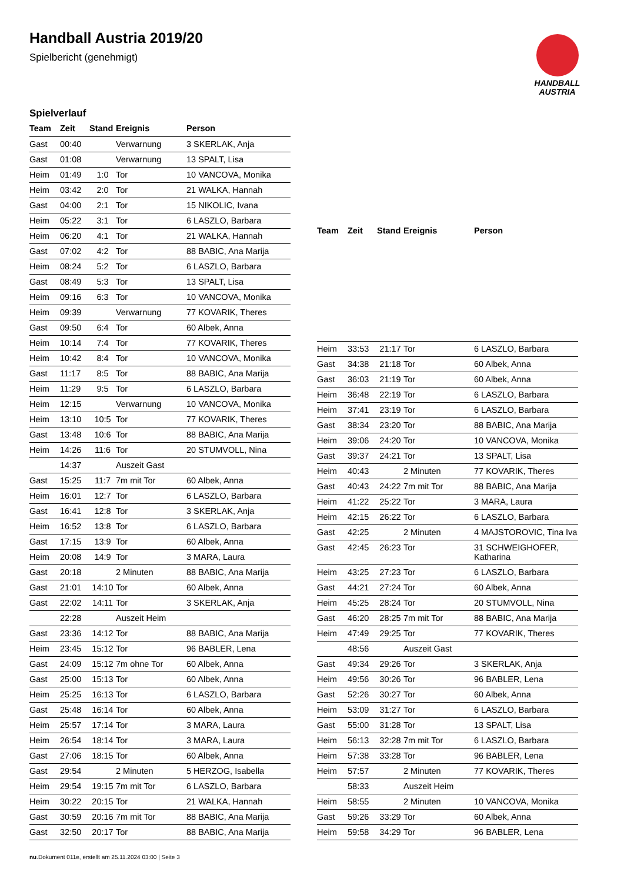Handball Austria 2019/20
Spielbericht (genehmigt)
HANDBALL
AUSTRIA
Spielverlauf
| Team | Zeit | Stand | Ereignis | Person |
| --- | --- | --- | --- | --- |
| Gast | 00:40 | | Verwarnung | 3 SKERLAK, Anja |
| Gast | 01:08 | | Verwarnung | 13 SPALT, Lisa |
| Heim | 01:49 | 1:0 | Tor | 10 VANCOVA, Monika |
| Heim | 03:42 | 2:0 | Tor | 21 WALKA, Hannah |
| Gast | 04:00 | 2:1 | Tor | 15 NIKOLIC, Ivana |
| Heim | 05:22 | 3:1 | Tor | 6 LASZLO, Barbara |
| Heim | 06:20 | 4:1 | Tor | 21 WALKA, Hannah |
| Gast | 07:02 | 4:2 | Tor | 88 BABIC, Ana Marija |
| Heim | 08:24 | 5:2 | Tor | 6 LASZLO, Barbara |
| Gast | 08:49 | 5:3 | Tor | 13 SPALT, Lisa |
| Heim | 09:16 | 6:3 | Tor | 10 VANCOVA, Monika |
| Heim | 09:39 | | Verwarnung | 77 KOVARIK, Theres |
| Gast | 09:50 | 6:4 | Tor | 60 Albek, Anna |
| Heim | 10:14 | 7:4 | Tor | 77 KOVARIK, Theres |
| Heim | 10:42 | 8:4 | Tor | 10 VANCOVA, Monika |
| Gast | 11:17 | 8:5 | Tor | 88 BABIC, Ana Marija |
| Heim | 11:29 | 9:5 | Tor | 6 LASZLO, Barbara |
| Heim | 12:15 | | Verwarnung | 10 VANCOVA, Monika |
| Heim | 13:10 | 10:5 | Tor | 77 KOVARIK, Theres |
| Gast | 13:48 | 10:6 | Tor | 88 BABIC, Ana Marija |
| Heim | 14:26 | 11:6 | Tor | 20 STUMVOLL, Nina |
| | 14:37 | | Auszeit Gast | |
| Gast | 15:25 | 11:7 | 7m mit Tor | 60 Albek, Anna |
| Heim | 16:01 | 12:7 | Tor | 6 LASZLO, Barbara |
| Gast | 16:41 | 12:8 | Tor | 3 SKERLAK, Anja |
| Heim | 16:52 | 13:8 | Tor | 6 LASZLO, Barbara |
| Gast | 17:15 | 13:9 | Tor | 60 Albek, Anna |
| Heim | 20:08 | 14:9 | Tor | 3 MARA, Laura |
| Gast | 20:18 | | 2 Minuten | 88 BABIC, Ana Marija |
| Gast | 21:01 | 14:10 | Tor | 60 Albek, Anna |
| Gast | 22:02 | 14:11 | Tor | 3 SKERLAK, Anja |
| | 22:28 | | Auszeit Heim | |
| Gast | 23:36 | 14:12 | Tor | 88 BABIC, Ana Marija |
| Heim | 23:45 | 15:12 | Tor | 96 BABLER, Lena |
| Gast | 24:09 | 15:12 | 7m ohne Tor | 60 Albek, Anna |
| Gast | 25:00 | 15:13 | Tor | 60 Albek, Anna |
| Heim | 25:25 | 16:13 | Tor | 6 LASZLO, Barbara |
| Gast | 25:48 | 16:14 | Tor | 60 Albek, Anna |
| Heim | 25:57 | 17:14 | Tor | 3 MARA, Laura |
| Heim | 26:54 | 18:14 | Tor | 3 MARA, Laura |
| Gast | 27:06 | 18:15 | Tor | 60 Albek, Anna |
| Gast | 29:54 | | 2 Minuten | 5 HERZOG, Isabella |
| Heim | 29:54 | 19:15 | 7m mit Tor | 6 LASZLO, Barbara |
| Heim | 30:22 | 20:15 | Tor | 21 WALKA, Hannah |
| Gast | 30:59 | 20:16 | 7m mit Tor | 88 BABIC, Ana Marija |
| Gast | 32:50 | 20:17 | Tor | 88 BABIC, Ana Marija |
| Team | Zeit | Stand | Ereignis | Person |
| --- | --- | --- | --- | --- |
| Heim | 33:53 | 21:17 | Tor | 6 LASZLO, Barbara |
| Gast | 34:38 | 21:18 | Tor | 60 Albek, Anna |
| Gast | 36:03 | 21:19 | Tor | 60 Albek, Anna |
| Heim | 36:48 | 22:19 | Tor | 6 LASZLO, Barbara |
| Heim | 37:41 | 23:19 | Tor | 6 LASZLO, Barbara |
| Gast | 38:34 | 23:20 | Tor | 88 BABIC, Ana Marija |
| Heim | 39:06 | 24:20 | Tor | 10 VANCOVA, Monika |
| Gast | 39:37 | 24:21 | Tor | 13 SPALT, Lisa |
| Heim | 40:43 | | 2 Minuten | 77 KOVARIK, Theres |
| Gast | 40:43 | 24:22 | 7m mit Tor | 88 BABIC, Ana Marija |
| Heim | 41:22 | 25:22 | Tor | 3 MARA, Laura |
| Heim | 42:15 | 26:22 | Tor | 6 LASZLO, Barbara |
| Gast | 42:25 | | 2 Minuten | 4 MAJSTOROVIC, Tina Iva |
| Gast | 42:45 | 26:23 | Tor | 31 SCHWEIGHOFER, Katharina |
| Heim | 43:25 | 27:23 | Tor | 6 LASZLO, Barbara |
| Gast | 44:21 | 27:24 | Tor | 60 Albek, Anna |
| Heim | 45:25 | 28:24 | Tor | 20 STUMVOLL, Nina |
| Gast | 46:20 | 28:25 | 7m mit Tor | 88 BABIC, Ana Marija |
| Heim | 47:49 | 29:25 | Tor | 77 KOVARIK, Theres |
| | 48:56 | | Auszeit Gast | |
| Gast | 49:34 | 29:26 | Tor | 3 SKERLAK, Anja |
| Heim | 49:56 | 30:26 | Tor | 96 BABLER, Lena |
| Gast | 52:26 | 30:27 | Tor | 60 Albek, Anna |
| Heim | 53:09 | 31:27 | Tor | 6 LASZLO, Barbara |
| Gast | 55:00 | 31:28 | Tor | 13 SPALT, Lisa |
| Heim | 56:13 | 32:28 | 7m mit Tor | 6 LASZLO, Barbara |
| Heim | 57:38 | 33:28 | Tor | 96 BABLER, Lena |
| Heim | 57:57 | | 2 Minuten | 77 KOVARIK, Theres |
| | 58:33 | | Auszeit Heim | |
| Heim | 58:55 | | 2 Minuten | 10 VANCOVA, Monika |
| Gast | 59:26 | 33:29 | Tor | 60 Albek, Anna |
| Heim | 59:58 | 34:29 | Tor | 96 BABLER, Lena |
nu.Dokument 011e, erstellt am 25.11.2024 03:00 | Seite 3